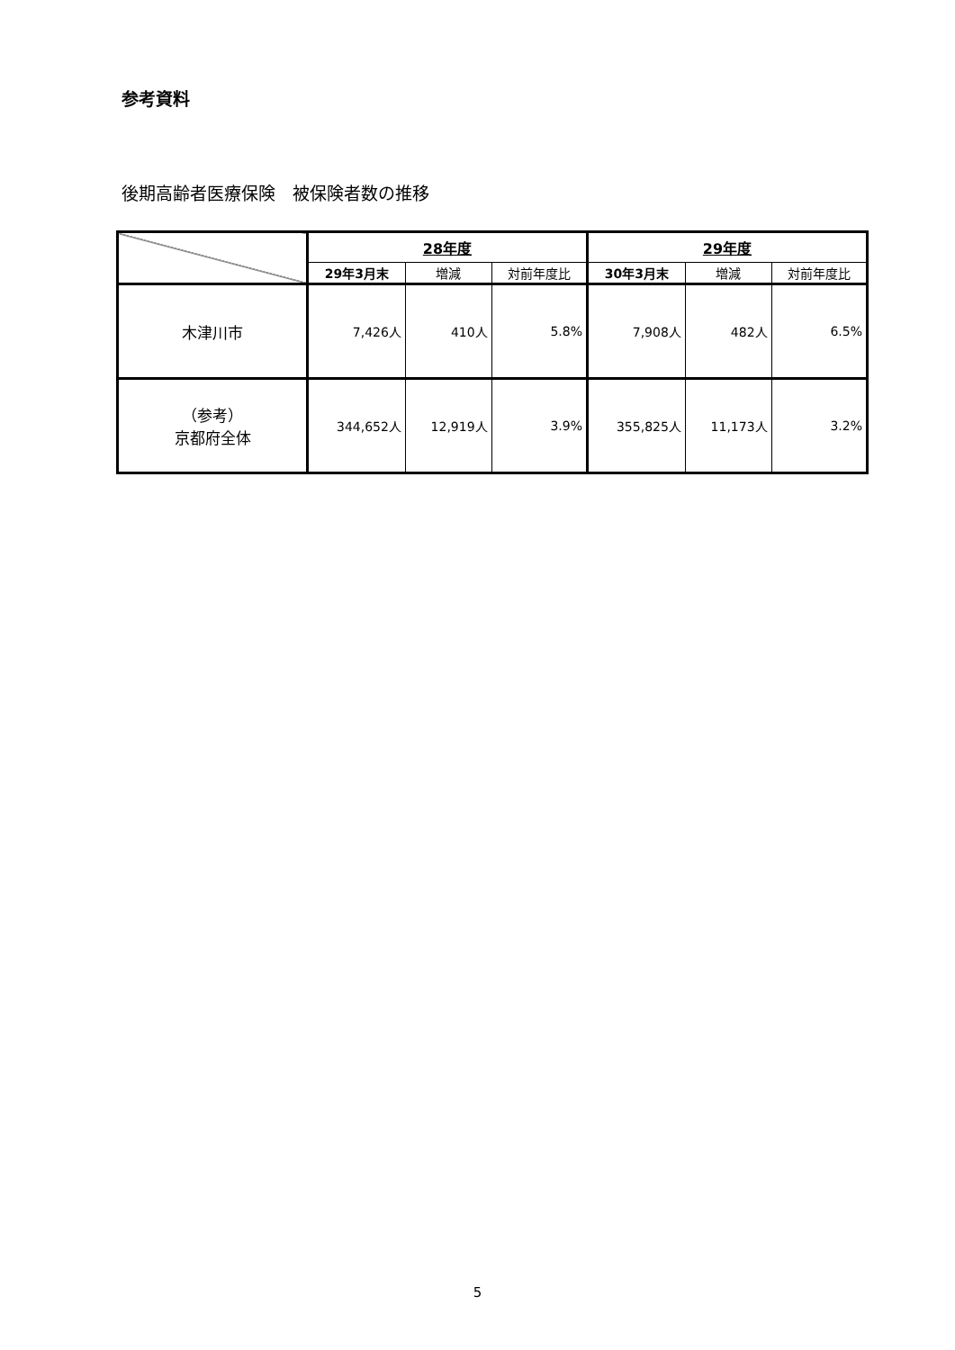参考資料
後期高齢者医療保険　被保険者数の推移
| | 28年度 | | | 29年度 | | |
| --- | --- | --- | --- | --- | --- | --- |
| | 29年3月末 | 増減 | 対前年度比 | 30年3月末 | 増減 | 対前年度比 |
| 木津川市 | 7,426人 | 410人 | 5.8% | 7,908人 | 482人 | 6.5% |
| （参考） 京都府全体 | 344,652人 | 12,919人 | 3.9% | 355,825人 | 11,173人 | 3.2% |
5